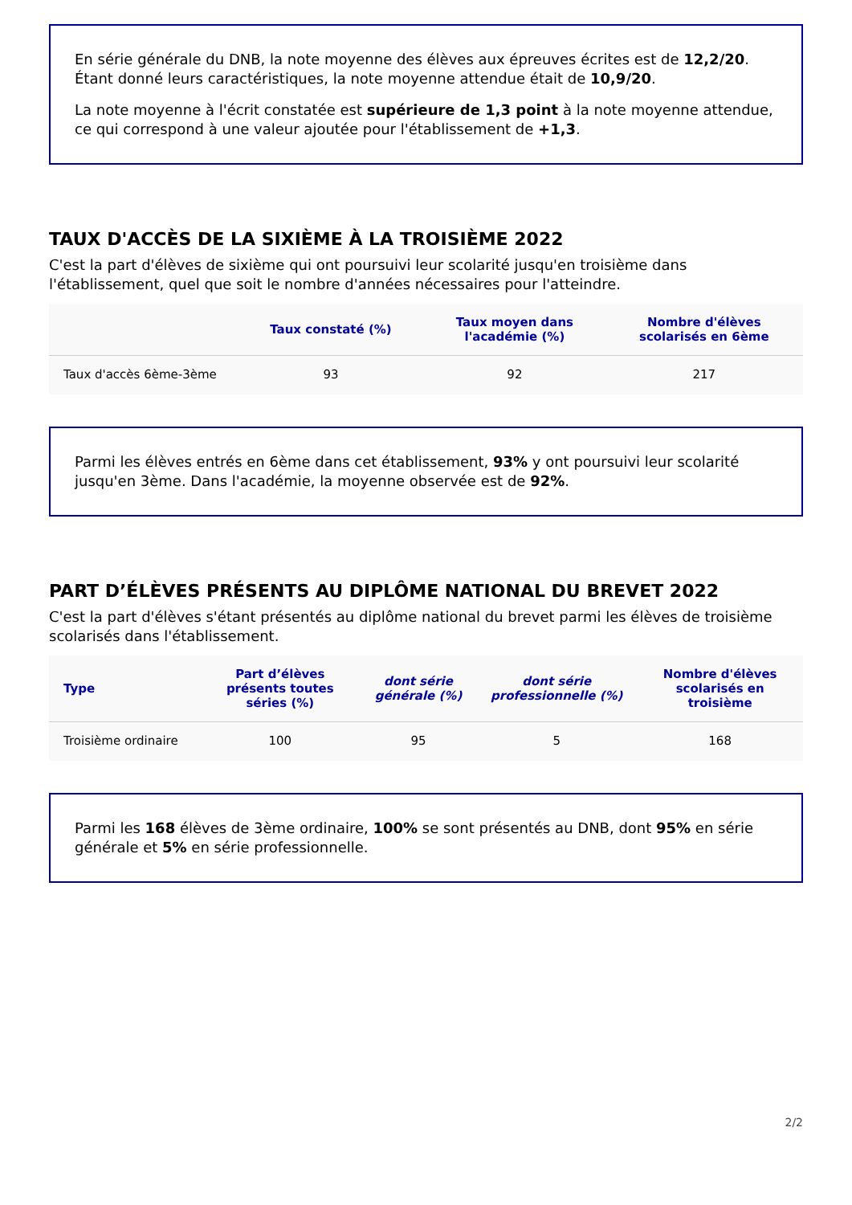En série générale du DNB, la note moyenne des élèves aux épreuves écrites est de 12,2/20. Étant donné leurs caractéristiques, la note moyenne attendue était de 10,9/20.
La note moyenne à l'écrit constatée est supérieure de 1,3 point à la note moyenne attendue, ce qui correspond à une valeur ajoutée pour l'établissement de +1,3.
TAUX D'ACCÈS DE LA SIXIÈME À LA TROISIÈME 2022
C'est la part d'élèves de sixième qui ont poursuivi leur scolarité jusqu'en troisième dans l'établissement, quel que soit le nombre d'années nécessaires pour l'atteindre.
| | Taux constaté (%) | Taux moyen dans l'académie (%) | Nombre d'élèves scolarisés en 6ème |
| --- | --- | --- | --- |
| Taux d'accès 6ème-3ème | 93 | 92 | 217 |
Parmi les élèves entrés en 6ème dans cet établissement, 93% y ont poursuivi leur scolarité jusqu'en 3ème. Dans l'académie, la moyenne observée est de 92%.
PART D’ÉLÈVES PRÉSENTS AU DIPLÔME NATIONAL DU BREVET 2022
C'est la part d'élèves s'étant présentés au diplôme national du brevet parmi les élèves de troisième scolarisés dans l'établissement.
| Type | Part d’élèves présents toutes séries (%) | dont série générale (%) | dont série professionnelle (%) | Nombre d'élèves scolarisés en troisième |
| --- | --- | --- | --- | --- |
| Troisième ordinaire | 100 | 95 | 5 | 168 |
Parmi les 168 élèves de 3ème ordinaire, 100% se sont présentés au DNB, dont 95% en série générale et 5% en série professionnelle.
2/2